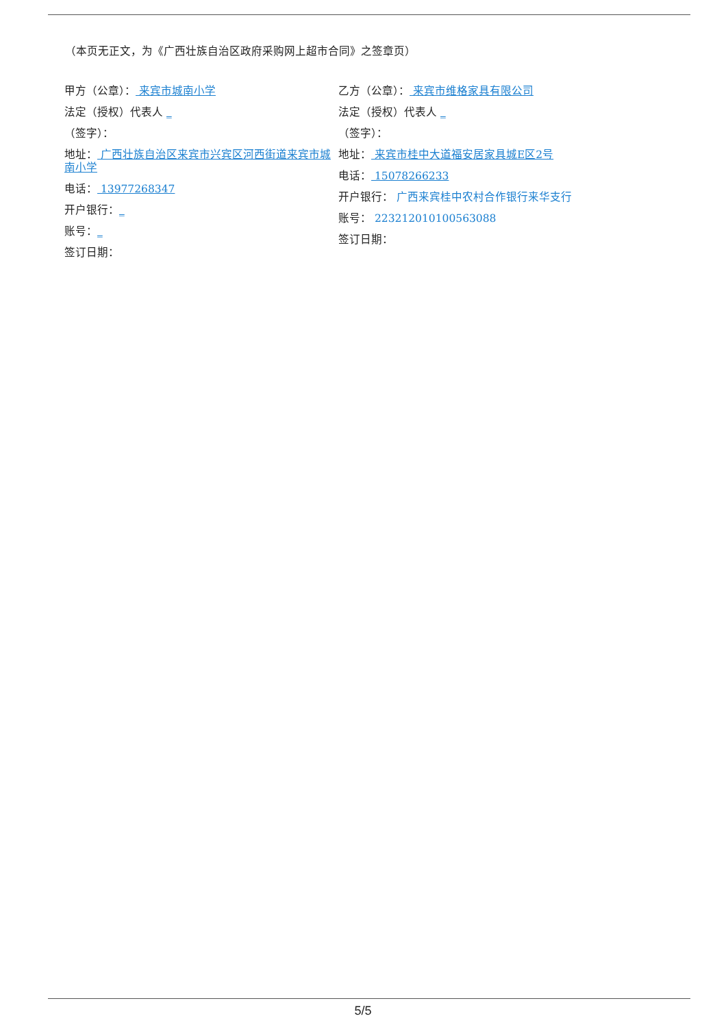（本页无正文，为《广西壮族自治区政府采购网上超市合同》之签章页）
甲方（公章）： 来宾市城南小学
法定（授权）代表人 _
（签字）：
地址： 广西壮族自治区来宾市兴宾区河西街道来宾市城南小学
电话： 13977268347
开户银行：_
账号：_
签订日期：
乙方（公章）： 来宾市维格家具有限公司
法定（授权）代表人 _
（签字）：
地址： 来宾市桂中大道福安居家具城E区2号
电话： 15078266233
开户银行： 广西来宾桂中农村合作银行来华支行
账号： 223212010100563088
签订日期：
5/5